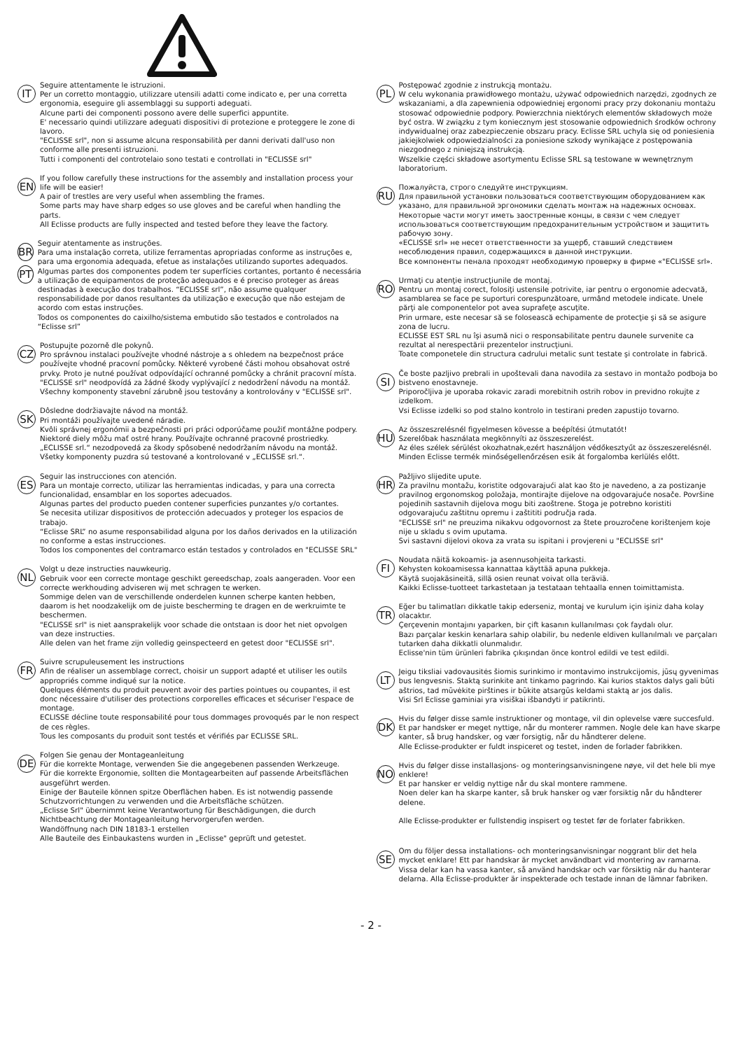IT
Seguire attentamente le istruzioni.
Per un corretto montaggio, utilizzare utensili adatti come indicato e, per una corretta ergonomia, eseguire gli assemblaggi su supporti adeguati.
Alcune parti dei componenti possono avere delle superfici appuntite.
E' necessario quindi utilizzare adeguati dispositivi di protezione e proteggere le zone di lavoro.
"ECLISSE srl", non si assume alcuna responsabilità per danni derivati dall'uso non conforme alle presenti istruzioni.
Tutti i componenti del controtelaio sono testati e controllati in "ECLISSE srl"
EN
If you follow carefully these instructions for the assembly and installation process your life will be easier!
A pair of trestles are very useful when assembling the frames.
Some parts may have sharp edges so use gloves and be careful when handling the parts.
All Eclisse products are fully inspected and tested before they leave the factory.
BR
PT
Seguir atentamente as instruções.
Para uma instalação correta, utilize ferramentas apropriadas conforme as instruções e, para uma ergonomia adequada, efetue as instalações utilizando suportes adequados. Algumas partes dos componentes podem ter superfícies cortantes, portanto é necessária a utilização de equipamentos de proteção adequados e é preciso proteger as áreas destinadas à execução dos trabalhos. “ECLISSE srl”, não assume qualquer responsabilidade por danos resultantes da utilização e execução que não estejam de acordo com estas instruções.
Todos os componentes do caixilho/sistema embutido são testados e controlados na “Eclisse srl”
CZ
Postupujte pozorně dle pokynů.
Pro správnou instalaci používejte vhodné nástroje a s ohledem na bezpečnost práce používejte vhodné pracovní pomůcky. Některé vyrobené části mohou obsahovat ostré prvky. Proto je nutné používat odpovídající ochranné pomůcky a chránit pracovní místa. "ECLISSE srl" neodpovídá za žádné škody vyplývající z nedodržení návodu na montáž.
Všechny komponenty stavební zárubně jsou testovány a kontrolovány v "ECLISSE srl".
SK
Dôsledne dodržiavajte návod na montáž.
Pri montáži používajte uvedené náradie.
Kvôli správnej ergonómii a bezpečnosti pri práci odporúčame použiť montážne podpery.
Niektoré diely môžu mať ostré hrany. Používajte ochranné pracovné prostriedky.
„ECLISSE srl.“ nezodpovedá za škody spôsobené nedodržaním návodu na montáž.
Všetky komponenty puzdra sú testované a kontrolované v „ECLISSE srl.“.
ES
Seguir las instrucciones con atención.
Para un montaje correcto, utilizar las herramientas indicadas, y para una correcta funcionalidad, ensamblar en los soportes adecuados.
Algunas partes del producto pueden contener superficies punzantes y/o cortantes.
Se necesita utilizar dispositivos de protección adecuados y proteger los espacios de trabajo.
“Eclisse SRL” no asume responsabilidad alguna por los daños derivados en la utilización no conforme a estas instrucciones.
Todos los componentes del contramarco están testados y controlados en "ECLISSE SRL"
NL
Volgt u deze instructies nauwkeurig.
Gebruik voor een correcte montage geschikt gereedschap, zoals aangeraden. Voor een correcte werkhouding adviseren wij met schragen te werken.
Sommige delen van de verschillende onderdelen kunnen scherpe kanten hebben, daarom is het noodzakelijk om de juiste bescherming te dragen en de werkruimte te beschermen.
"ECLISSE srl" is niet aansprakelijk voor schade die ontstaan is door het niet opvolgen van deze instructies.
Alle delen van het frame zijn volledig geinspecteerd en getest door "ECLISSE srl".
FR
Suivre scrupuleusement les instructions
Afin de réaliser un assemblage correct, choisir un support adapté et utiliser les outils appropriés comme indiqué sur la notice.
Quelques éléments du produit peuvent avoir des parties pointues ou coupantes, il est donc nécessaire d'utiliser des protections corporelles efficaces et sécuriser l'espace de montage.
ECLISSE décline toute responsabilité pour tous dommages provoqués par le non respect de ces règles.
Tous les composants du produit sont testés et vérifiés par ECLISSE SRL.
DE
Folgen Sie genau der Montageanleitung
Für die korrekte Montage, verwenden Sie die angegebenen passenden Werkzeuge.
Für die korrekte Ergonomie, sollten die Montagearbeiten auf passende Arbeitsflächen ausgeführt werden.
Einige der Bauteile können spitze Oberflächen haben. Es ist notwendig passende Schutzvorrichtungen zu verwenden und die Arbeitsfläche schützen.
„Eclisse Srl" übernimmt keine Verantwortung für Beschädigungen, die durch Nichtbeachtung der Montageanleitung hervorgerufen werden.
Wandöffnung nach DIN 18183-1 erstellen
Alle Bauteile des Einbaukastens wurden in „Eclisse" geprüft und getestet.
PL
Postępować zgodnie z instrukcją montażu.
W celu wykonania prawidłowego montażu, używać odpowiednich narzędzi, zgodnych ze wskazaniami, a dla zapewnienia odpowiedniej ergonomi pracy przy dokonaniu montażu stosować odpowiednie podpory. Powierzchnia niektórych elementów składowych może być ostra. W związku z tym koniecznym jest stosowanie odpowiednich środków ochrony indywidualnej oraz zabezpieczenie obszaru pracy. Eclisse SRL uchyla się od poniesienia jakiejkolwiek odpowiedzialności za poniesione szkody wynikające z postępowania niezgodnego z niniejszą instrukcją.
Wszelkie części składowe asortymentu Eclisse SRL są testowane w wewnętrznym laboratorium.
RU
Пожалуйста, строго следуйте инструкциям.
Для правильной установки пользоваться соответствующим оборудованием как указано, для правильной эргономики сделать монтаж на надежных основах.
Некоторые части могут иметь заостренные концы, в связи с чем следует использоваться соответствующим предохранительным устройством и защитить рабочую зону.
«ECLISSE srl» не несет ответственности за ущерб, ставший следствием несоблюдения правил, содержащихся в данной инструкции.
Все компоненты пенала проходят необходимую проверку в фирме «"ECLISSE srl».
RO
Urmaţi cu atenţie instrucţiunile de montaj.
Pentru un montaj corect, folosiţi ustensile potrivite, iar pentru o ergonomie adecvată, asamblarea se face pe suporturi corespunzătoare, urmând metodele indicate. Unele părţi ale componentelor pot avea suprafeţe ascuţite.
Prin urmare, este necesar să se folosească echipamente de protecţie şi să se asigure zona de lucru.
ECLISSE EST SRL nu îşi asumă nici o responsabilitate pentru daunele survenite ca rezultat al nerespectării prezentelor instrucţiuni.
Toate componetele din structura cadrului metalic sunt testate şi controlate in fabrică.
SI
Če boste pazljivo prebrali in upoštevali dana navodila za sestavo in montažo podboja bo bistveno enostavneje.
Priporočljiva je uporaba rokavic zaradi morebitnih ostrih robov in previdno rokujte z izdelkom.
Vsi Eclisse izdelki so pod stalno kontrolo in testirani preden zapustijo tovarno.
HU
Az összeszrelésnél figyelmesen kövesse a beépítési útmutatót!
Szerelőbak használata megkönnyíti az összeszerelést.
Az éles szélek sérülést okozhatnak,ezért használjon védőkesztyűt az összeszerelésnél.
Minden Eclisse termék minőségellenőrzésen esik át forgalomba kerlülés előtt.
HR
Pažljivo slijedite upute.
Za pravilnu montažu, koristite odgovarajući alat kao što je navedeno, a za postizanje pravilnog ergonomskog položaja, montirajte dijelove na odgovarajuće nosače. Površine pojedinih sastavnih dijelova mogu biti zaoštrene. Stoga je potrebno koristiti odgovarajuću zaštitnu opremu i zaštititi područja rada.
"ECLISSE srl" ne preuzima nikakvu odgovornost za štete prouzročene korištenjem koje nije u skladu s ovim uputama.
Svi sastavni dijelovi okova za vrata su ispitani i provjereni u "ECLISSE srl"
FI
Noudata näitä kokoamis- ja asennusohjeita tarkasti.
Kehysten kokoamisessa kannattaa käyttää apuna pukkeja.
Käytä suojakäsineitä, sillä osien reunat voivat olla teräviä.
Kaikki Eclisse-tuotteet tarkastetaan ja testataan tehtaalla ennen toimittamista.
TR
Eğer bu talimatları dikkatle takip ederseniz, montaj ve kurulum için işiniz daha kolay olacaktır.
Çerçevenin montajını yaparken, bir çift kasanın kullanılması çok faydalı olur.
Bazı parçalar keskin kenarlara sahip olabilir, bu nedenle eldiven kullanılmalı ve parçaları tutarken daha dikkatli olunmalıdır.
Eclisse'nin tüm ürünleri fabrika çıkışından önce kontrol edildi ve test edildi.
LT
Jeigu tiksliai vadovausitės šiomis surinkimo ir montavimo instrukcijomis, jūsų gyvenimas bus lengvesnis. Staktą surinkite ant tinkamo pagrindo. Kai kurios staktos dalys gali būti aštrios, tad mūvėkite pirštines ir būkite atsargūs keldami staktą ar jos dalis.
Visi Srl Eclisse gaminiai yra visiškai išbandyti ir patikrinti.
DK
Hvis du følger disse samle instruktioner og montage, vil din oplevelse være succesfuld.
Et par handsker er meget nyttige, når du monterer rammen. Nogle dele kan have skarpe kanter, så brug handsker, og vær forsigtig, når du håndterer delene.
Alle Eclisse-produkter er fuldt inspiceret og testet, inden de forlader fabrikken.
NO
Hvis du følger disse installasjons- og monteringsanvisningene nøye, vil det hele bli mye enklere!
Et par hansker er veldig nyttige når du skal montere rammene.
Noen deler kan ha skarpe kanter, så bruk hansker og vær forsiktig når du håndterer delene.
Alle Eclisse-produkter er fullstendig inspisert og testet før de forlater fabrikken.
SE
Om du följer dessa installations- och monteringsanvisningar noggrant blir det hela mycket enklare! Ett par handskar är mycket användbart vid montering av ramarna. Vissa delar kan ha vassa kanter, så använd handskar och var försiktig när du hanterar delarna. Alla Eclisse-produkter är inspekterade och testade innan de lämnar fabriken.
- 2 -